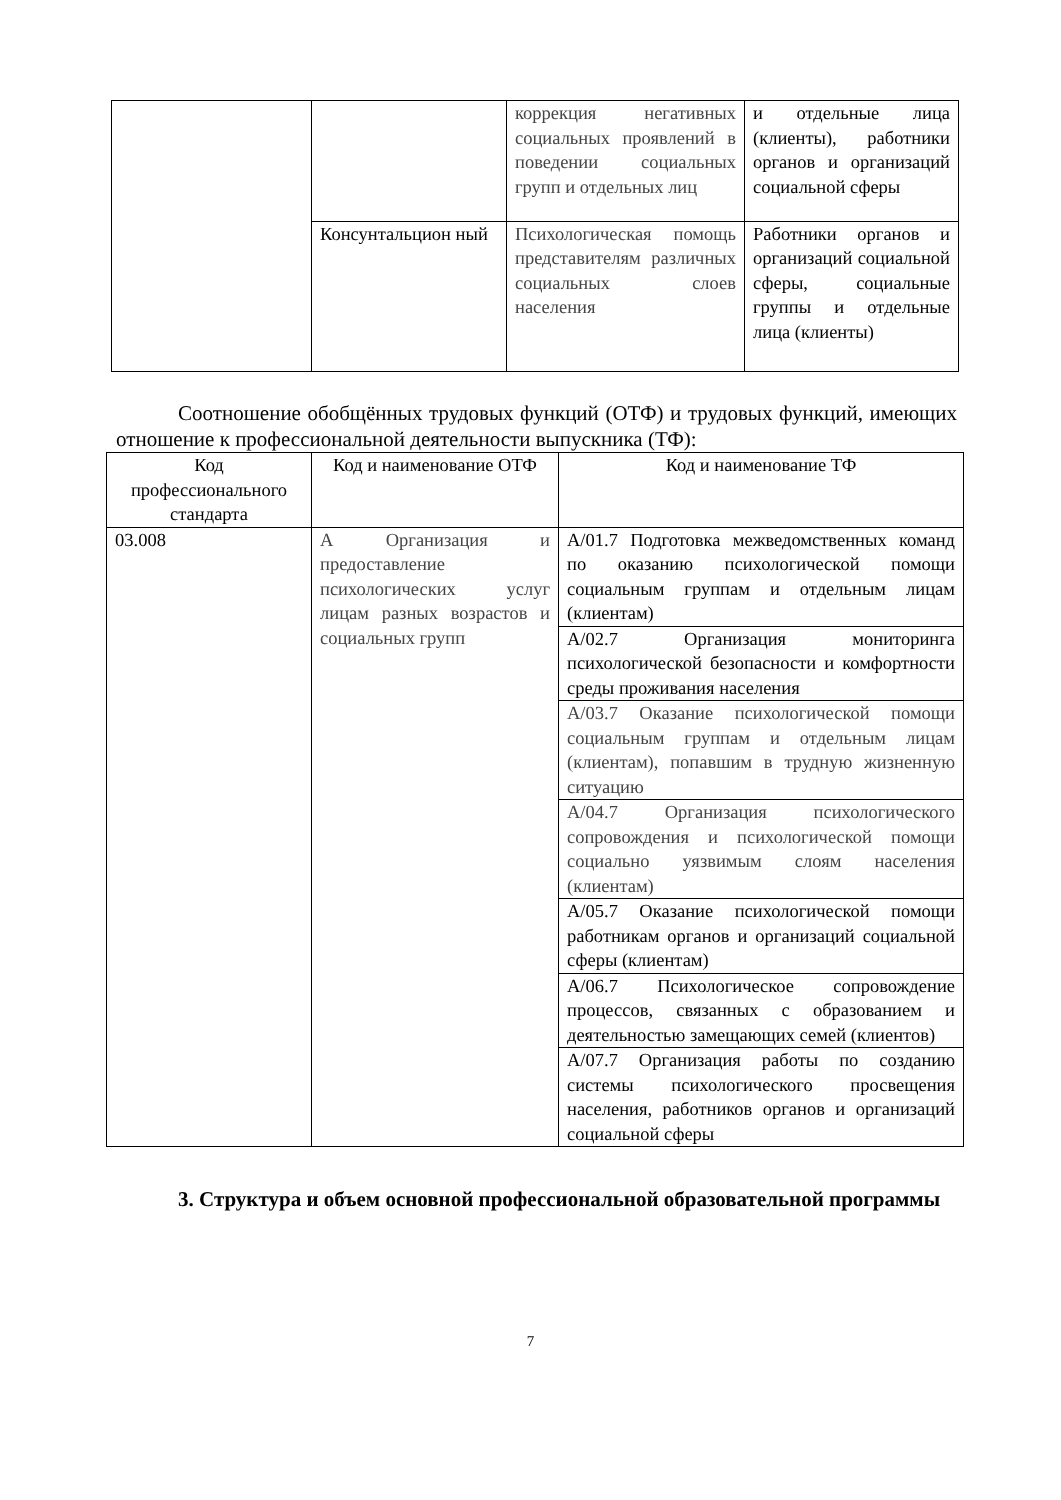| | | коррекция негативных социальных проявлений в поведении социальных групп и отдельных лиц | и отдельные лица (клиенты), работники органов и организаций социальной сферы |
| | Консунтальцион ный | Психологическая помощь представителям различных социальных слоев населения | Работники органов и организаций социальной сферы, социальные группы и отдельные лица (клиенты) |
Соотношение обобщённых трудовых функций (ОТФ) и трудовых функций, имеющих отношение к профессиональной деятельности выпускника (ТФ):
| Код профессионального стандарта | Код и наименование ОТФ | Код и наименование ТФ |
| --- | --- | --- |
| 03.008 | А Организация и предоставление психологических услуг лицам разных возрастов и социальных групп | А/01.7 Подготовка межведомственных команд по оказанию психологической помощи социальным группам и отдельным лицам (клиентам) |
| | | А/02.7 Организация мониторинга психологической безопасности и комфортности среды проживания населения |
| | | А/03.7 Оказание психологической помощи социальным группам и отдельным лицам (клиентам), попавшим в трудную жизненную ситуацию |
| | | А/04.7 Организация психологического сопровождения и психологической помощи социально уязвимым слоям населения (клиентам) |
| | | А/05.7 Оказание психологической помощи работникам органов и организаций социальной сферы (клиентам) |
| | | А/06.7 Психологическое сопровождение процессов, связанных с образованием и деятельностью замещающих семей (клиентов) |
| | | А/07.7 Организация работы по созданию системы психологического просвещения населения, работников органов и организаций социальной сферы |
3. Структура и объем основной профессиональной образовательной программы
7